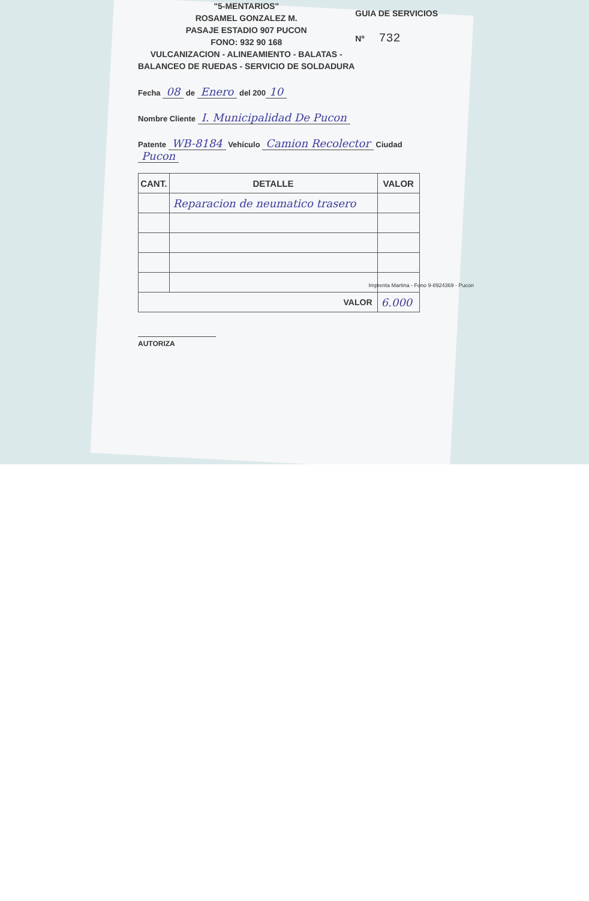"5-MENTARIOS"
ROSAMEL GONZALEZ M.
PASAJE ESTADIO 907 PUCON
FONO: 932 90 168
VULCANIZACION - ALINEAMIENTO - BALATAS -
BALANCEO DE RUEDAS - SERVICIO DE SOLDADURA
GUIA DE SERVICIOS
Nº 732
Fecha 08 de Enero del 200 10
Nombre Cliente I. Municipalidad De Pucon
Patente WB-8184 Vehículo Camion Recolector Ciudad Pucon
| CANT. | DETALLE | VALOR |
| --- | --- | --- |
| | Reparacion de neumatico trasero | |
| VALOR | | 6.000 |
AUTORIZA
Imprenta Martina - Fono 9-8924369 - Pucon